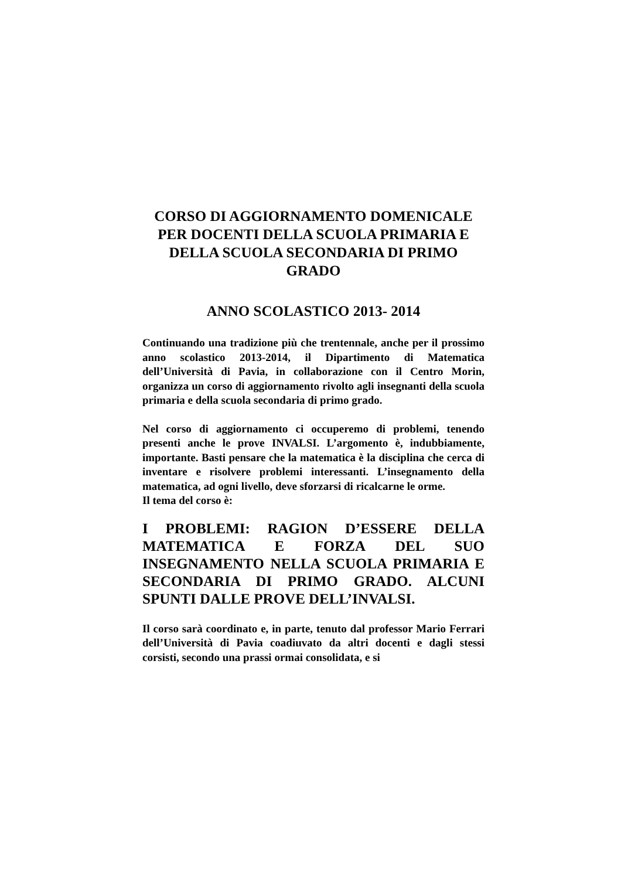CORSO DI AGGIORNAMENTO DOMENICALE PER DOCENTI DELLA SCUOLA PRIMARIA E DELLA SCUOLA SECONDARIA DI PRIMO GRADO
ANNO SCOLASTICO 2013- 2014
Continuando una tradizione più che trentennale, anche per il prossimo anno scolastico 2013-2014, il Dipartimento di Matematica dell’Università di Pavia, in collaborazione con il Centro Morin, organizza un corso di aggiornamento rivolto agli insegnanti della scuola primaria e della scuola secondaria di primo grado.
Nel corso di aggiornamento ci occuperemo di problemi, tenendo presenti anche le prove INVALSI. L’argomento è, indubbiamente, importante. Basti pensare che la matematica è la disciplina che cerca di inventare e risolvere problemi interessanti. L’insegnamento della matematica, ad ogni livello, deve sforzarsi di ricalcarne le orme.
Il tema del corso è:
I PROBLEMI: RAGION D’ESSERE DELLA MATEMATICA E FORZA DEL SUO INSEGNAMENTO NELLA SCUOLA PRIMARIA E SECONDARIA DI PRIMO GRADO. ALCUNI SPUNTI DALLE PROVE DELL’INVALSI.
Il corso sarà coordinato e, in parte, tenuto dal professor Mario Ferrari dell’Università di Pavia coadiuvato da altri docenti e dagli stessi corsisti, secondo una prassi ormai consolidata, e si